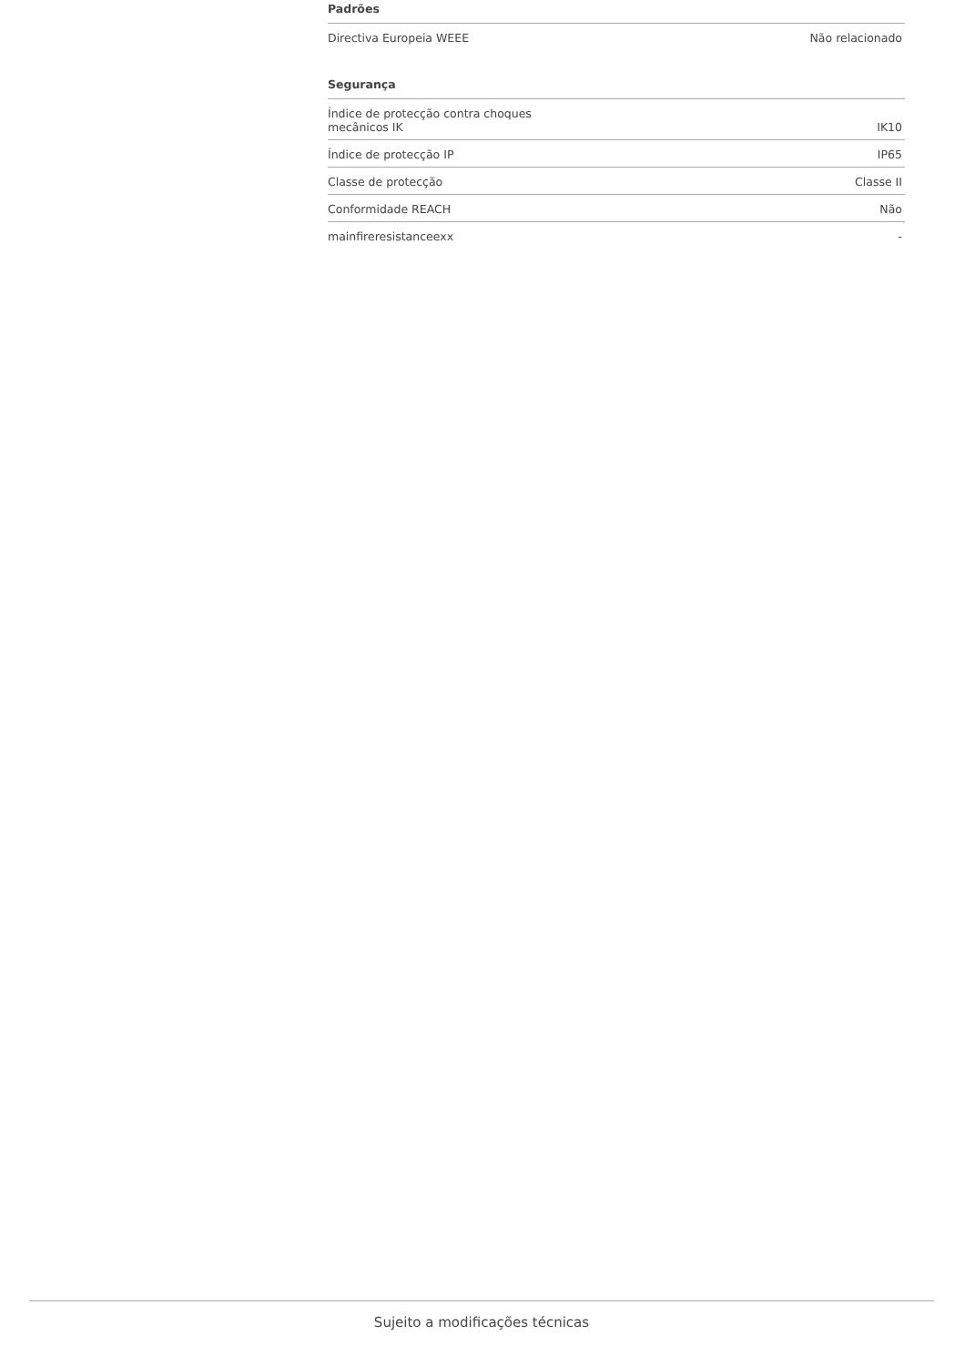Padrões
| Directiva Europeia WEEE | Não relacionado |
Segurança
| Índice de protecção contra choques mecânicos IK | IK10 |
| Índice de protecção IP | IP65 |
| Classe de protecção | Classe II |
| Conformidade REACH | Não |
| mainfireresistanceexx | - |
Sujeito a modificações técnicas